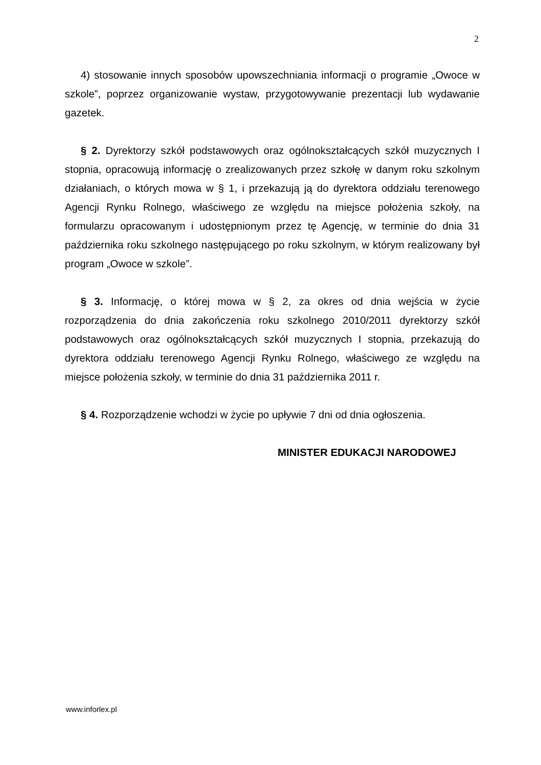2
4) stosowanie innych sposobów upowszechniania informacji o programie „Owoce w szkole”, poprzez organizowanie wystaw, przygotowywanie prezentacji lub wydawanie gazetek.
§ 2. Dyrektorzy szkół podstawowych oraz ogólnokształcących szkół muzycznych I stopnia, opracowują informację o zrealizowanych przez szkołę w danym roku szkolnym działaniach, o których mowa w § 1, i przekazują ją do dyrektora oddziału terenowego Agencji Rynku Rolnego, właściwego ze względu na miejsce położenia szkoły, na formularzu opracowanym i udostępnionym przez tę Agencję, w terminie do dnia 31 października roku szkolnego następującego po roku szkolnym, w którym realizowany był program „Owoce w szkole”.
§ 3. Informację, o której mowa w § 2, za okres od dnia wejścia w życie rozporządzenia do dnia zakończenia roku szkolnego 2010/2011 dyrektorzy szkół podstawowych oraz ogólnokształcących szkół muzycznych I stopnia, przekazują do dyrektora oddziału terenowego Agencji Rynku Rolnego, właściwego ze względu na miejsce położenia szkoły, w terminie do dnia 31 października 2011 r.
§ 4. Rozporządzenie wchodzi w życie po upływie 7 dni od dnia ogłoszenia.
MINISTER EDUKACJI NARODOWEJ
www.inforlex.pl